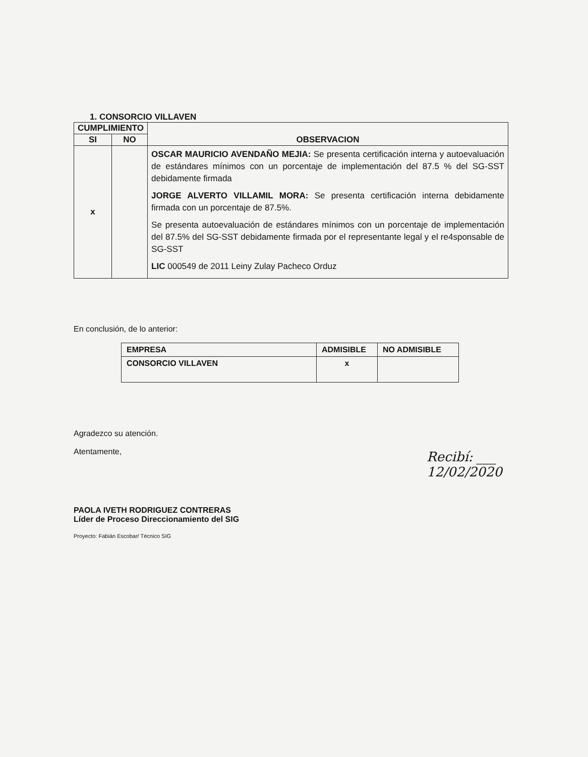1. CONSORCIO VILLAVEN
| CUMPLIMIENTO | | OBSERVACION |
| --- | --- | --- |
| SI | NO | |
| x | | OSCAR MAURICIO AVENDAÑO MEJIA: Se presenta certificación interna y autoevaluación de estándares mínimos con un porcentaje de implementación del 87.5 % del SG-SST debidamente firmada JORGE ALVERTO VILLAMIL MORA: Se presenta certificación interna debidamente firmada con un porcentaje de 87.5%. Se presenta autoevaluación de estándares mínimos con un porcentaje de implementación del 87.5% del SG-SST debidamente firmada por el representante legal y el re4sponsable de SG-SST LIC 000549 de 2011 Leiny Zulay Pacheco Orduz |
En conclusión, de lo anterior:
| EMPRESA | ADMISIBLE | NO ADMISIBLE |
| --- | --- | --- |
| CONSORCIO VILLAVEN | x | |
Agradezco su atención.
Atentamente,
Recibí: ___
12/02/2020
PAOLA IVETH RODRIGUEZ CONTRERAS
Líder de Proceso Direccionamiento del SIG
Proyecto: Fabián Escobar/ Técnico SIG